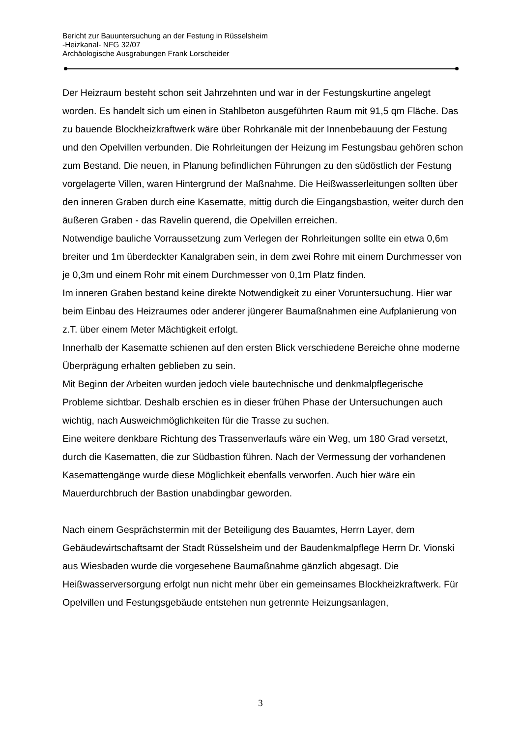Bericht zur Bauuntersuchung an der Festung in Rüsselsheim
-Heizkanal- NFG 32/07
Archäologische Ausgrabungen Frank Lorscheider
Der Heizraum besteht schon seit Jahrzehnten und war in der Festungskurtine angelegt worden. Es handelt sich um einen in Stahlbeton ausgeführten Raum mit 91,5 qm Fläche. Das zu bauende Blockheizkraftwerk wäre über Rohrkanäle mit der Innenbebauung der Festung und den Opelvillen verbunden. Die Rohrleitungen der Heizung im Festungsbau gehören schon zum Bestand. Die neuen, in Planung befindlichen Führungen zu den südöstlich der Festung vorgelagerte Villen, waren Hintergrund der Maßnahme. Die Heißwasserleitungen sollten über den inneren Graben durch eine Kasematte, mittig durch die Eingangsbastion, weiter durch den äußeren Graben - das Ravelin querend, die Opelvillen erreichen.
Notwendige bauliche Vorraussetzung zum Verlegen der Rohrleitungen sollte ein etwa 0,6m breiter und 1m überdeckter Kanalgraben sein, in dem zwei Rohre mit einem Durchmesser von je 0,3m und einem Rohr mit einem Durchmesser von 0,1m Platz finden.
Im inneren Graben bestand keine direkte Notwendigkeit zu einer Voruntersuchung. Hier war beim Einbau des Heizraumes oder anderer jüngerer Baumaßnahmen eine Aufplanierung von z.T. über einem Meter Mächtigkeit erfolgt.
Innerhalb der Kasematte schienen auf den ersten Blick verschiedene Bereiche ohne moderne Überprägung erhalten geblieben zu sein.
Mit Beginn der Arbeiten wurden jedoch viele bautechnische und denkmalpflegerische Probleme sichtbar. Deshalb erschien es in dieser frühen Phase der Untersuchungen auch wichtig, nach Ausweichmöglichkeiten für die Trasse zu suchen.
Eine weitere denkbare Richtung des Trassenverlaufs wäre ein Weg, um 180 Grad versetzt, durch die Kasematten, die zur Südbastion führen. Nach der Vermessung der vorhandenen Kasemattengänge wurde diese Möglichkeit ebenfalls verworfen. Auch hier wäre ein Mauerdurchbruch der Bastion unabdingbar geworden.
Nach einem Gesprächstermin mit der Beteiligung des Bauamtes, Herrn Layer, dem Gebäudewirtschaftsamt der Stadt Rüsselsheim und der Baudenkmalpflege Herrn Dr. Vionski aus Wiesbaden wurde die vorgesehene Baumaßnahme gänzlich abgesagt. Die Heißwasserversorgung erfolgt nun nicht mehr über ein gemeinsames Blockheizkraftwerk. Für Opelvillen und Festungsgebäude entstehen nun getrennte Heizungsanlagen,
3